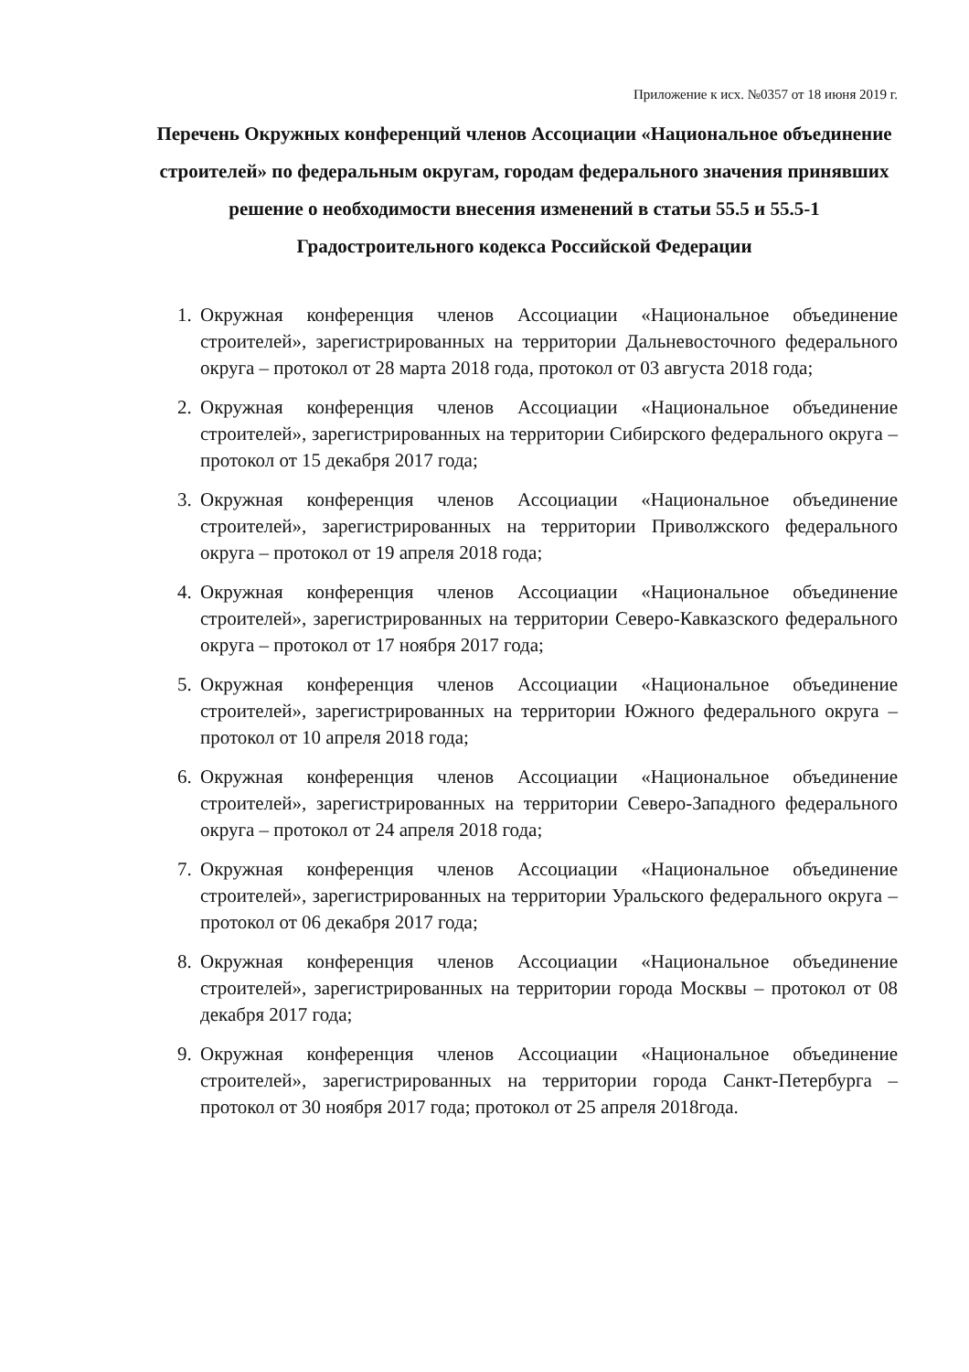Приложение к исх. №0357 от 18 июня 2019 г.
Перечень Окружных конференций членов Ассоциации «Национальное объединение строителей» по федеральным округам, городам федерального значения принявших решение о необходимости внесения изменений в статьи 55.5 и 55.5-1 Градостроительного кодекса Российской Федерации
1. Окружная конференция членов Ассоциации «Национальное объединение строителей», зарегистрированных на территории Дальневосточного федерального округа – протокол от 28 марта 2018 года, протокол от 03 августа 2018 года;
2. Окружная конференция членов Ассоциации «Национальное объединение строителей», зарегистрированных на территории Сибирского федерального округа – протокол от 15 декабря 2017 года;
3. Окружная конференция членов Ассоциации «Национальное объединение строителей», зарегистрированных на территории Приволжского федерального округа – протокол от 19 апреля 2018 года;
4. Окружная конференция членов Ассоциации «Национальное объединение строителей», зарегистрированных на территории Северо-Кавказского федерального округа – протокол от 17 ноября 2017 года;
5. Окружная конференция членов Ассоциации «Национальное объединение строителей», зарегистрированных на территории Южного федерального округа – протокол от 10 апреля 2018 года;
6. Окружная конференция членов Ассоциации «Национальное объединение строителей», зарегистрированных на территории Северо-Западного федерального округа – протокол от 24 апреля 2018 года;
7. Окружная конференция членов Ассоциации «Национальное объединение строителей», зарегистрированных на территории Уральского федерального округа – протокол от 06 декабря 2017 года;
8. Окружная конференция членов Ассоциации «Национальное объединение строителей», зарегистрированных на территории города Москвы – протокол от 08 декабря 2017 года;
9. Окружная конференция членов Ассоциации «Национальное объединение строителей», зарегистрированных на территории города Санкт-Петербурга – протокол от 30 ноября 2017 года; протокол от 25 апреля 2018года.